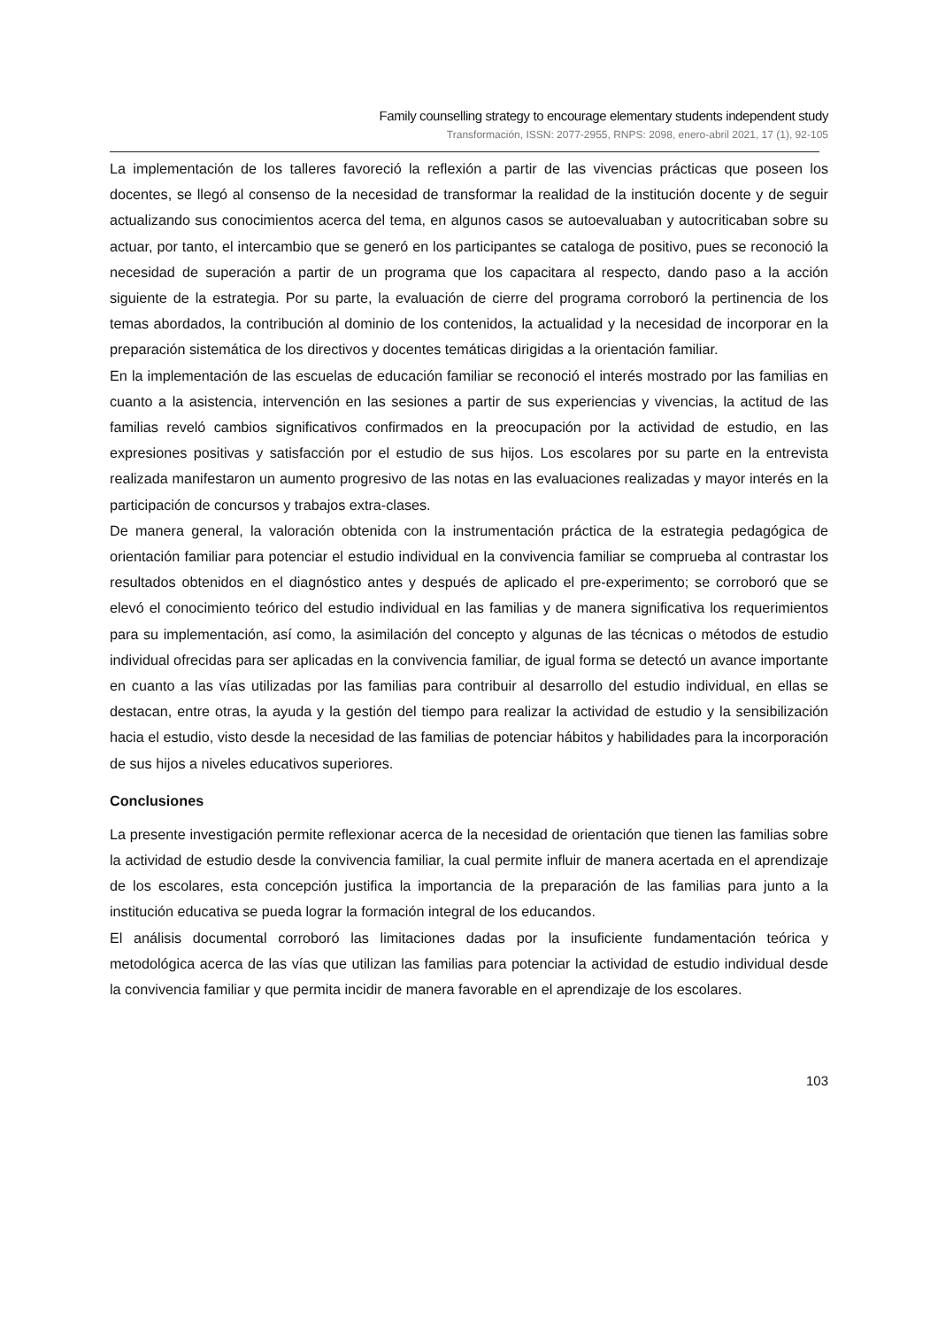Family counselling strategy to encourage elementary students independent study
Transformación, ISSN: 2077-2955, RNPS: 2098, enero-abril 2021, 17 (1), 92-105
La implementación de los talleres favoreció la reflexión a partir de las vivencias prácticas que poseen los docentes, se llegó al consenso de la necesidad de transformar la realidad de la institución docente y de seguir actualizando sus conocimientos acerca del tema, en algunos casos se autoevaluaban y autocriticaban sobre su actuar, por tanto, el intercambio que se generó en los participantes se cataloga de positivo, pues se reconoció la necesidad de superación a partir de un programa que los capacitara al respecto, dando paso a la acción siguiente de la estrategia. Por su parte, la evaluación de cierre del programa corroboró la pertinencia de los temas abordados, la contribución al dominio de los contenidos, la actualidad y la necesidad de incorporar en la preparación sistemática de los directivos y docentes temáticas dirigidas a la orientación familiar.
En la implementación de las escuelas de educación familiar se reconoció el interés mostrado por las familias en cuanto a la asistencia, intervención en las sesiones a partir de sus experiencias y vivencias, la actitud de las familias reveló cambios significativos confirmados en la preocupación por la actividad de estudio, en las expresiones positivas y satisfacción por el estudio de sus hijos. Los escolares por su parte en la entrevista realizada manifestaron un aumento progresivo de las notas en las evaluaciones realizadas y mayor interés en la participación de concursos y trabajos extra-clases.
De manera general, la valoración obtenida con la instrumentación práctica de la estrategia pedagógica de orientación familiar para potenciar el estudio individual en la convivencia familiar se comprueba al contrastar los resultados obtenidos en el diagnóstico antes y después de aplicado el pre-experimento; se corroboró que se elevó el conocimiento teórico del estudio individual en las familias y de manera significativa los requerimientos para su implementación, así como, la asimilación del concepto y algunas de las técnicas o métodos de estudio individual ofrecidas para ser aplicadas en la convivencia familiar, de igual forma se detectó un avance importante en cuanto a las vías utilizadas por las familias para contribuir al desarrollo del estudio individual, en ellas se destacan, entre otras, la ayuda y la gestión del tiempo para realizar la actividad de estudio y la sensibilización hacia el estudio, visto desde la necesidad de las familias de potenciar hábitos y habilidades para la incorporación de sus hijos a niveles educativos superiores.
Conclusiones
La presente investigación permite reflexionar acerca de la necesidad de orientación que tienen las familias sobre la actividad de estudio desde la convivencia familiar, la cual permite influir de manera acertada en el aprendizaje de los escolares, esta concepción justifica la importancia de la preparación de las familias para junto a la institución educativa se pueda lograr la formación integral de los educandos.
El análisis documental corroboró las limitaciones dadas por la insuficiente fundamentación teórica y metodológica acerca de las vías que utilizan las familias para potenciar la actividad de estudio individual desde la convivencia familiar y que permita incidir de manera favorable en el aprendizaje de los escolares.
103